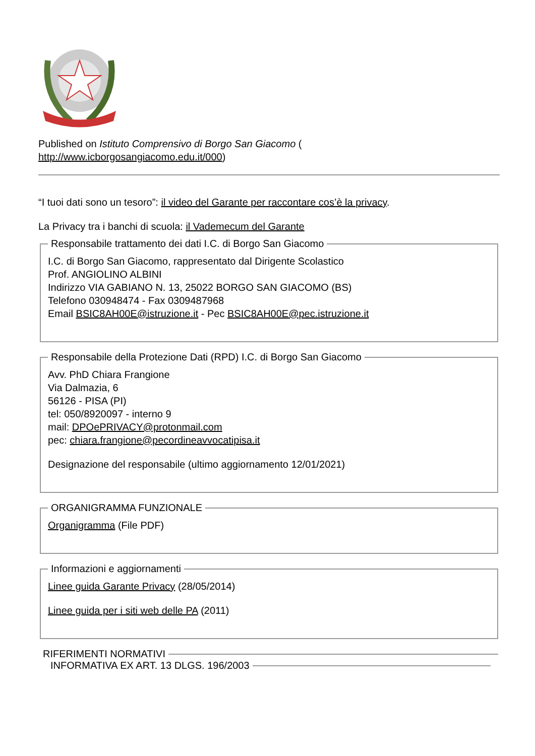Published on Istituto Comprensivo di Borgo San Giacomo (
http://www.icborgosangiacomo.edu.it/000)
“I tuoi dati sono un tesoro”: il video del Garante per raccontare cos’è la privacy.
La Privacy tra i banchi di scuola: il Vademecum del Garante
Responsabile trattamento dei dati I.C. di Borgo San Giacomo
I.C. di Borgo San Giacomo, rappresentato dal Dirigente Scolastico
Prof. ANGIOLINO ALBINI
Indirizzo VIA GABIANO N. 13, 25022 BORGO SAN GIACOMO (BS)
Telefono 030948474 - Fax 0309487968
Email BSIC8AH00E@istruzione.it - Pec BSIC8AH00E@pec.istruzione.it
Responsabile della Protezione Dati (RPD) I.C. di Borgo San Giacomo
Avv. PhD Chiara Frangione
Via Dalmazia, 6
56126 - PISA (PI)
tel: 050/8920097 - interno 9
mail: DPOePRIVACY@protonmail.com
pec: chiara.frangione@pecordineavvocatipisa.it
Designazione del responsabile (ultimo aggiornamento 12/01/2021)
ORGANIGRAMMA FUNZIONALE
Organigramma (File PDF)
Informazioni e aggiornamenti
Linee guida Garante Privacy (28/05/2014)
Linee guida per i siti web delle PA (2011)
RIFERIMENTI NORMATIVI INFORMATIVA EX ART. 13 DLGS. 196/2003